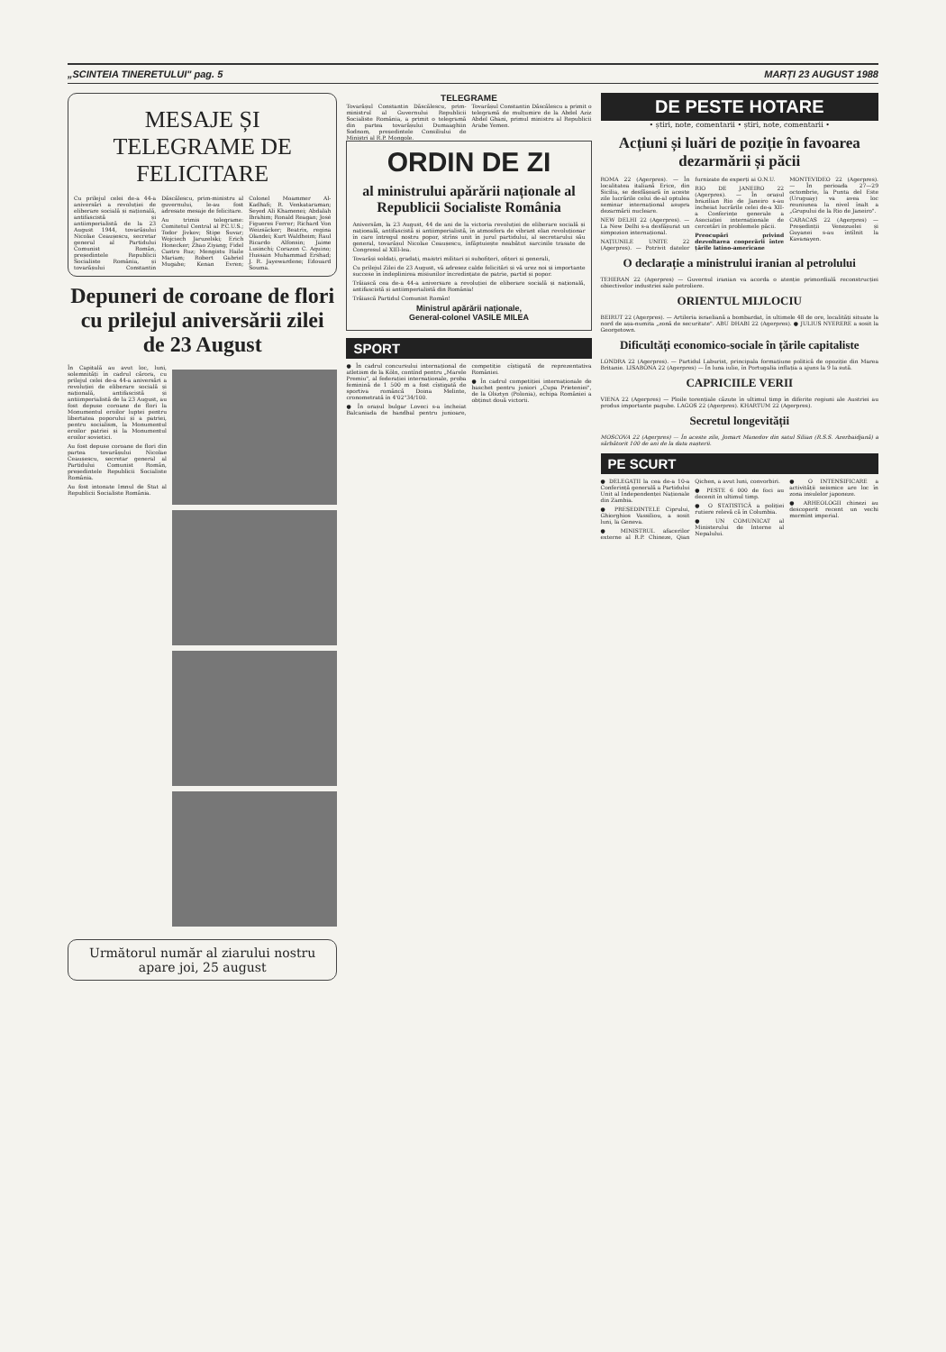„SCINTEIA TINERETULUI" pag. 5 MARȚI 23 AUGUST 1988
MESAJE ȘI TELEGRAME DE FELICITARE
Cu prilejul celei de-a 44-a aniversări a revoluției de eliberare socială și națională, antifascistă și antiimperialistă de la 23 August 1944, tovarășului Nicolae Ceaușescu, secretar general al Partidului Comunist Român, președintele Republicii Socialiste România, și tovarășului Constantin Dăscălescu, prim-ministru al guvernului, le-au fost adresate mesaje de felicitare.
Au trimis telegrame: Comitetul Central al P.C.U.S.; Todor Jivkov; Stipe Suvar; Wojciech Jaruzelski; Erich Honecker; Zhao Ziyang; Fidel Castro Ruz; Mengistu Haile Mariam; Robert Gabriel Mugabe; Kenan Evren; Colonel Moammer Al-Kadhafi; R. Venkataraman; Seyed Ali Khamenei; Abdalah Ibrahim; Ronald Reagan; José Figueres Ferrer; Richard Von Weizsäcker; Beatrix, regina Olandei; Kurt Waldheim; Raul Ricardo Alfonsin; Jaime Lusinchi; Corazon C. Aquino; Hussain Muhammad Ershad; J. R. Jayewardene; Edouard Souma.
Depuneri de coroane de flori cu prilejul aniversării zilei de 23 August
În Capitală au avut loc, luni, solemnități în cadrul cărora, cu prilejul celei de-a 44-a aniversări a revoluției de eliberare socială și națională, antifascistă și antiimperialistă de la 23 August, au fost depuse coroane de flori la Monumentul eroilor luptei pentru libertatea poporului și a patriei, pentru socialism, la Monumentul eroilor patriei și la Monumentul eroilor sovietici.
Au fost depuse coroane de flori din partea tovarășului Nicolae Ceaușescu, secretar general al Partidului Comunist Român, președintele Republicii Socialiste România.
Au fost intonate Imnul de Stat al Republicii Socialiste România.
Următorul număr al ziarului nostru
apare joi, 25 august
TELEGRAME
Tovarășul Constantin Dăscălescu, prim-ministrul al Guvernului Republicii Socialiste România, a primit o telegramă din partea tovarășului Dumaaghiin Sodnom, președintele Consiliului de Miniștri al R.P. Mongole.
Tovarășul Constantin Dăscălescu a primit o telegramă de mulțumire de la Abdel Aziz Abdel Ghani, primul ministru al Republicii Arabe Yemen.
ORDIN DE ZI
al ministrului apărării naționale al Republicii Socialiste România
Aniversăm, la 23 August, 44 de ani de la victoria revoluției de eliberare socială și națională, antifascistă și antiimperialistă, în atmosfera de vibrant elan revoluționar în care întregul nostru popor, strîns unit în jurul partidului, al secretarului său general, tovarășul Nicolae Ceaușescu, înfăptuiește neabătut sarcinile trasate de Congresul al XIII-lea.
Tovarăși soldați, gradați, maiștri militari și subofițeri, ofițeri și generali,
Cu prilejul Zilei de 23 August, vă adresez calde felicitări și vă urez noi și importante succese în îndeplinirea misiunilor încredințate de patrie, partid și popor.
Trăiască cea de-a 44-a aniversare a revoluției de eliberare socială și națională, antifascistă și antiimperialistă din România!
Trăiască Partidul Comunist Român!
Ministrul apărării naționale,
General-colonel VASILE MILEA
SPORT
● În cadrul concursului internațional de atletism de la Köln, contînd pentru „Marele Premiu", al federației internaționale, proba feminină de 1 500 m a fost cîștigată de sportiva româncă Doina Melinte, cronometrată în 4'02"34/100.
● În orașul bulgar Loveci s-a încheiat Balcaniada de handbal pentru junioare, competiție cîștigată de reprezentativa României.
● În cadrul competiției internaționale de baschet pentru juniori „Cupa Prieteniei", de la Olsztyn (Polonia), echipa României a obținut două victorii.
DE PESTE HOTARE
• știri, note, comentarii • știri, note, comentarii •
Acțiuni și luări de poziție în favoarea dezarmării și păcii
ROMA 22 (Agerpres). — În localitatea italiană Erice, din Sicilia, se desfășoară în aceste zile lucrările celui de-al optulea seminar internațional asupra dezarmării nucleare.
NEW DELHI 22 (Agerpres). — La New Delhi s-a desfășurat un simpozion internațional.
NAȚIUNILE UNITE 22 (Agerpres). — Potrivit datelor furnizate de experți ai O.N.U.
RIO DE JANEIRO 22 (Agerpres). — În orașul brazilian Rio de Janeiro s-au încheiat lucrările celei de-a XII-a Conferințe generale a Asociației internaționale de cercetări în problemele păcii.
Preocupări privind dezvoltarea cooperării între țările latino-americane
MONTEVIDEO 22 (Agerpres). — În perioada 27—29 octombrie, la Punta del Este (Uruguay) va avea loc reuniunea la nivel înalt a „Grupului de la Rio de Janeiro".
CARACAS 22 (Agerpres) — Președinții Venezuelei și Guyanei s-au întîlnit la Kavanayen.
O declarație a ministrului iranian al petrolului
TEHERAN 22 (Agerpres) — Guvernul iranian va acorda o atenție primordială reconstrucției obiectivelor industriei sale petroliere.
ORIENTUL MIJLOCIU
BEIRUT 22 (Agerpres). — Artileria israeliană a bombardat, în ultimele 48 de ore, localități situate la nord de așa-numita „zonă de securitate". ABU DHABI 22 (Agerpres). ● JULIUS NYERERE a sosit la Georgetown.
Dificultăți economico-sociale în țările capitaliste
LONDRA 22 (Agerpres). — Partidul Laburist, principala formațiune politică de opoziție din Marea Britanie. LISABONA 22 (Agerpres) — În luna iulie, în Portugalia inflația a ajuns la 9 la sută.
CAPRICIILE VERII
VIENA 22 (Agerpres) — Ploile torențiale căzute în ultimul timp în diferite regiuni ale Austriei au produs importante pagube. LAGOS 22 (Agerpres). KHARTUM 22 (Agerpres).
Secretul longevității
MOSCOVA 22 (Agerpres) — În aceste zile, Jomart Manedov din satul Silian (R.S.S. Azerbaidjană) a sărbătorit 100 de ani de la data nașterii.
PE SCURT
● DELEGAȚII la cea de-a 10-a Conferință generală a Partidului Unit al Independenței Naționale din Zambia.
● PREȘEDINTELE Ciprului, Ghiorghios Vassiliou, a sosit luni, la Geneva.
● MINISTRUL afacerilor externe al R.P. Chineze, Qian Qichen, a avut luni, convorbiri.
● PESTE 6 000 de foci au decenit în ultimul timp.
● O STATISTICĂ a poliției rutiere relevă că în Columbia.
● UN COMUNICAT al Ministerului de Interne al Nepalului.
● O INTENSIFICARE a activității seismice are loc în zona insulelor japoneze.
● ARHEOLOGII chinezi au descoperit recent un vechi mormînt imperial.